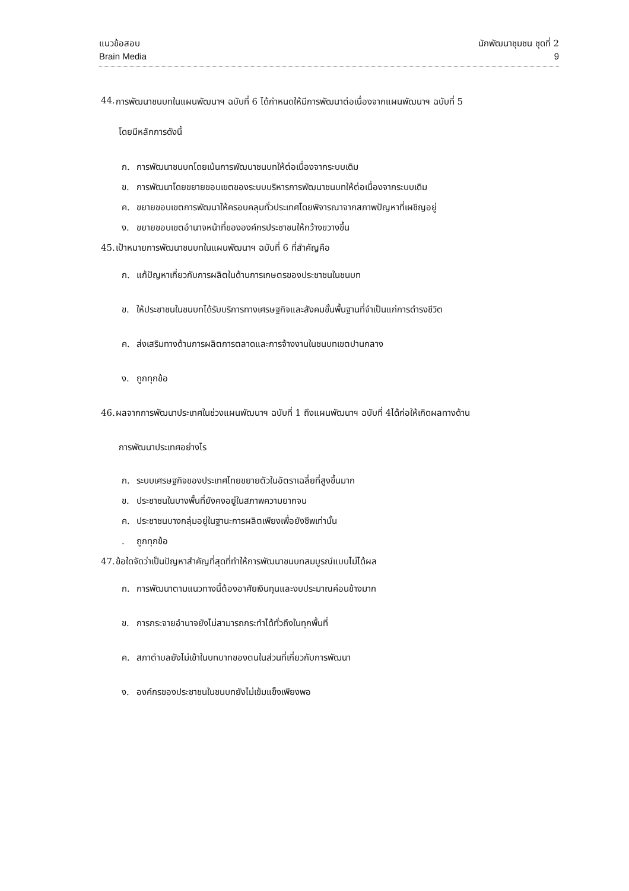แนวข้อสอบ
Brain Media
นักพัฒนาชุมชน ชุดที่ 2
9
44. การพัฒนาชนบทในแผนพัฒนาฯ ฉบับที่ 6 ได้กำหนดให้มีการพัฒนาต่อเนื่องจากแผนพัฒนาฯ ฉบับที่ 5
โดยมีหลักการดังนี้
ก. การพัฒนาชนบทโดยเน้นการพัฒนาชนบทให้ต่อเนื่องจากระบบเดิม
ข. การพัฒนาโดยขยายขอบเขตของระบบบริหารการพัฒนาชนบทให้ต่อเนื่องจากระบบเดิม
ค. ขยายขอบเขตการพัฒนาให้ครอบคลุมทั่วประเทศโดยพิจารณาจากสภาพปัญหาที่เผชิญอยู่
ง. ขยายขอบเขตอำนาจหน้าที่ขององค์กรประชาชนให้กว้างขวางขึ้น
45. เป้าหมายการพัฒนาชนบทในแผนพัฒนาฯ ฉบับที่ 6 ที่สำคัญคือ
ก. แก้ปัญหาเกี่ยวกับการผลิตในด้านการเกษตรของประชาชนในชนบท
ข. ให้ประชาชนในชนบทได้รับบริการทางเศรษฐกิจและสังคมขั้นพื้นฐานที่จำเป็นแก่การดำรงชีวิต
ค. ส่งเสริมทางด้านการผลิตการตลาดและการจ้างงานในชนบทเขตปานกลาง
ง. ถูกทุกข้อ
46. ผลจากการพัฒนาประเทศในช่วงแผนพัฒนาฯ ฉบับที่ 1 ถึงแผนพัฒนาฯ ฉบับที่ 4ได้ก่อให้เกิดผลทางด้าน
การพัฒนาประเทศอย่างไร
ก. ระบบเศรษฐกิจของประเทศไทยขยายตัวในอัตราเฉลี่ยที่สูงขึ้นมาก
ข. ประชาชนในบางพื้นที่ยังคงอยู่ในสภาพความยากจน
ค. ประชาชนบางกลุ่มอยู่ในฐานะการผลิตเพียงเพื่อยังชีพเท่านั้น
. ถูกทุกข้อ
47. ข้อใดจัดว่าเป็นปัญหาสำคัญที่สุดที่ทำให้การพัฒนาชนบทสมบูรณ์แบบไม่ได้ผล
ก. การพัฒนาตามแนวทางนี้ต้องอาศัยเงินทุนและงบประมาณค่อนข้างมาก
ข. การกระจายอำนาจยังไม่สามารถกระทำได้ทั่วถึงในทุกพื้นที่
ค. สภาตำบลยังไม่เข้าในบทบาทของตนในส่วนที่เกี่ยวกับการพัฒนา
ง. องค์กรของประชาชนในชนบทยังไม่เข้มแข็งเพียงพอ